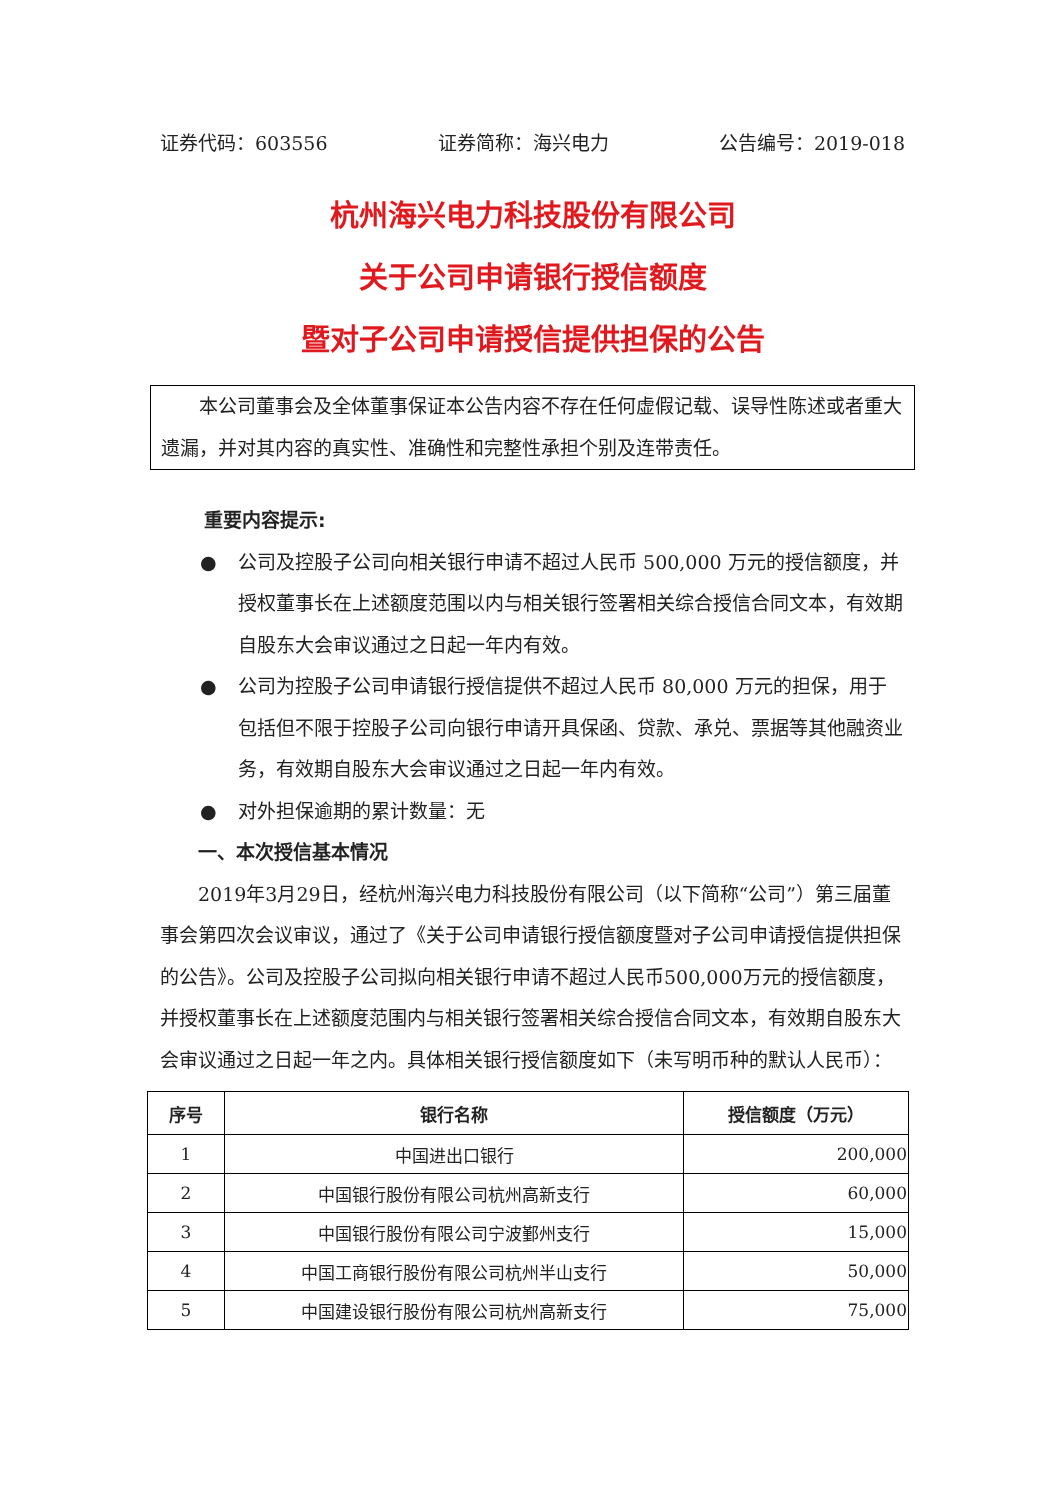证券代码：603556 证券简称：海兴电力 公告编号：2019-018
杭州海兴电力科技股份有限公司
关于公司申请银行授信额度
暨对子公司申请授信提供担保的公告
本公司董事会及全体董事保证本公告内容不存在任何虚假记载、误导性陈述或者重大遗漏，并对其内容的真实性、准确性和完整性承担个别及连带责任。
重要内容提示:
● 公司及控股子公司向相关银行申请不超过人民币 500,000 万元的授信额度，并授权董事长在上述额度范围以内与相关银行签署相关综合授信合同文本，有效期自股东大会审议通过之日起一年内有效。
● 公司为控股子公司申请银行授信提供不超过人民币 80,000 万元的担保，用于包括但不限于控股子公司向银行申请开具保函、贷款、承兑、票据等其他融资业务，有效期自股东大会审议通过之日起一年内有效。
● 对外担保逾期的累计数量：无
一、本次授信基本情况
2019年3月29日，经杭州海兴电力科技股份有限公司（以下简称“公司”）第三届董事会第四次会议审议，通过了《关于公司申请银行授信额度暨对子公司申请授信提供担保的公告》。公司及控股子公司拟向相关银行申请不超过人民币500,000万元的授信额度，并授权董事长在上述额度范围内与相关银行签署相关综合授信合同文本，有效期自股东大会审议通过之日起一年之内。具体相关银行授信额度如下（未写明币种的默认人民币）：
| 序号 | 银行名称 | 授信额度（万元） |
| --- | --- | --- |
| 1 | 中国进出口银行 | 200,000 |
| 2 | 中国银行股份有限公司杭州高新支行 | 60,000 |
| 3 | 中国银行股份有限公司宁波鄞州支行 | 15,000 |
| 4 | 中国工商银行股份有限公司杭州半山支行 | 50,000 |
| 5 | 中国建设银行股份有限公司杭州高新支行 | 75,000 |